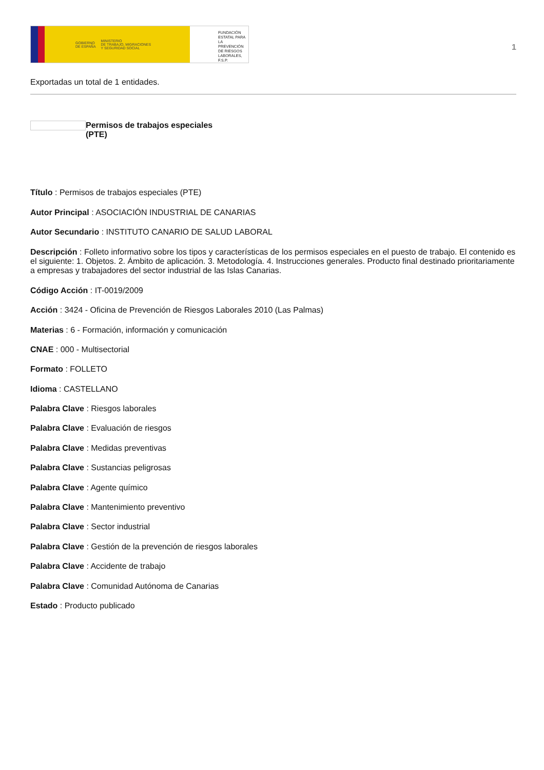GOBIERNO
DE ESPAÑA MINISTERIO
DE TRABAJO, MIGRACIONES
Y SEGURIDAD SOCIAL
FUNDACIÓN
ESTATAL PARA
LA PREVENCIÓN
DE RIESGOS
LABORALES, F.S.P.
1
Exportadas un total de 1 entidades.
Permisos de trabajos especiales
(PTE)
Título : Permisos de trabajos especiales (PTE)
Autor Principal : ASOCIACIÓN INDUSTRIAL DE CANARIAS
Autor Secundario : INSTITUTO CANARIO DE SALUD LABORAL
Descripción : Folleto informativo sobre los tipos y características de los permisos especiales en el puesto de trabajo. El contenido es el siguiente: 1. Objetos. 2. Ámbito de aplicación. 3. Metodología. 4. Instrucciones generales. Producto final destinado prioritariamente a empresas y trabajadores del sector industrial de las Islas Canarias.
Código Acción : IT-0019/2009
Acción : 3424 - Oficina de Prevención de Riesgos Laborales 2010 (Las Palmas)
Materias : 6 - Formación, información y comunicación
CNAE : 000 - Multisectorial
Formato : FOLLETO
Idioma : CASTELLANO
Palabra Clave : Riesgos laborales
Palabra Clave : Evaluación de riesgos
Palabra Clave : Medidas preventivas
Palabra Clave : Sustancias peligrosas
Palabra Clave : Agente químico
Palabra Clave : Mantenimiento preventivo
Palabra Clave : Sector industrial
Palabra Clave : Gestión de la prevención de riesgos laborales
Palabra Clave : Accidente de trabajo
Palabra Clave : Comunidad Autónoma de Canarias
Estado : Producto publicado